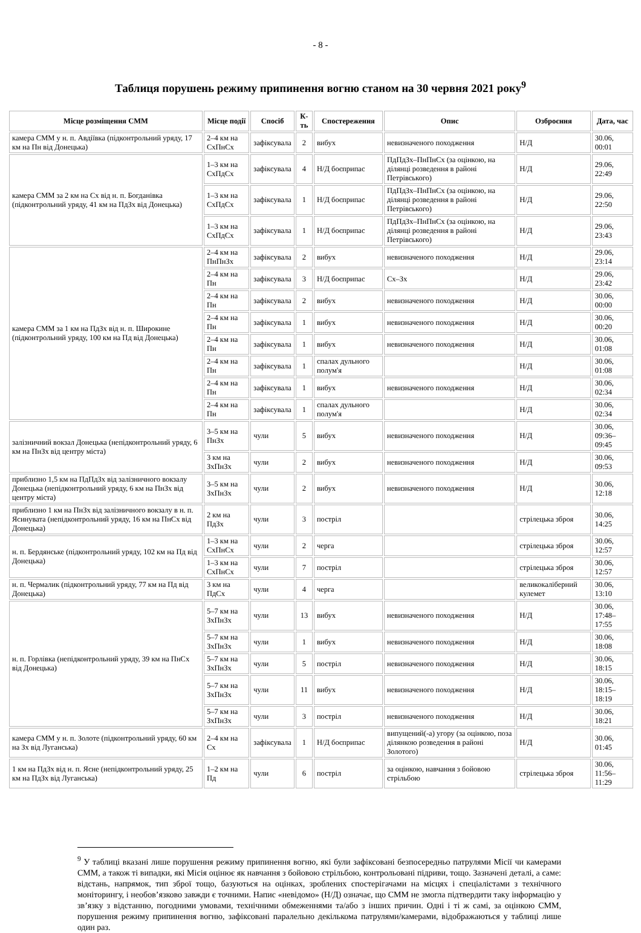- 8 -
Таблиця порушень режиму припинення вогню станом на 30 червня 2021 року<sup>9</sup>
| Місце розміщення СММ | Місце події | Спосіб | К-ть | Спостереження | Опис | Озброєння | Дата, час |
| --- | --- | --- | --- | --- | --- | --- | --- |
| камера СММ у н. п. Авдіївка (підконтрольний уряду, 17 км на Пн від Донецька) | 2–4 км на СхПнСх | зафіксувала | 2 | вибух | невизначеного походження | Н/Д | 30.06, 00:01 |
| камера СММ за 2 км на Сх від н. п. Богданівка (підконтрольний уряду, 41 км на ПдЗх від Донецька) | 1–3 км на СхПдСх | зафіксувала | 4 | Н/Д боєприпас | ПдПдЗх–ПнПнСх (за оцінкою, на ділянці розведення в районі Петрівського) | Н/Д | 29.06, 22:49 |
| | 1–3 км на СхПдСх | зафіксувала | 1 | Н/Д боєприпас | ПдПдЗх–ПнПнСх (за оцінкою, на ділянці розведення в районі Петрівського) | Н/Д | 29.06, 22:50 |
| | 1–3 км на СхПдСх | зафіксувала | 1 | Н/Д боєприпас | ПдПдЗх–ПнПнСх (за оцінкою, на ділянці розведення в районі Петрівського) | Н/Д | 29.06, 23:43 |
| камера СММ за 1 км на ПдЗх від н. п. Широкине (підконтрольний уряду, 100 км на Пд від Донецька) | 2–4 км на ПнПнЗх | зафіксувала | 2 | вибух | невизначеного походження | Н/Д | 29.06, 23:14 |
| | 2–4 км на Пн | зафіксувала | 3 | Н/Д боєприпас | Сх–Зх | Н/Д | 29.06, 23:42 |
| | 2–4 км на Пн | зафіксувала | 2 | вибух | невизначеного походження | Н/Д | 30.06, 00:00 |
| | 2–4 км на Пн | зафіксувала | 1 | вибух | невизначеного походження | Н/Д | 30.06, 00:20 |
| | 2–4 км на Пн | зафіксувала | 1 | вибух | невизначеного походження | Н/Д | 30.06, 01:08 |
| | 2–4 км на Пн | зафіксувала | 1 | спалах дульного полум'я | | Н/Д | 30.06, 01:08 |
| | 2–4 км на Пн | зафіксувала | 1 | вибух | невизначеного походження | Н/Д | 30.06, 02:34 |
| | 2–4 км на Пн | зафіксувала | 1 | спалах дульного полум'я | | Н/Д | 30.06, 02:34 |
| залізничний вокзал Донецька (непідконтрольний уряду, 6 км на ПнЗх від центру міста) | 3–5 км на ПнЗх | чули | 5 | вибух | невизначеного походження | Н/Д | 30.06, 09:36–09:45 |
| | 3 км на ЗхПнЗх | чули | 2 | вибух | невизначеного походження | Н/Д | 30.06, 09:53 |
| приблизно 1,5 км на ПдПдЗх від залізничного вокзалу Донецька (непідконтрольний уряду, 6 км на ПнЗх від центру міста) | 3–5 км на ЗхПнЗх | чули | 2 | вибух | невизначеного походження | Н/Д | 30.06, 12:18 |
| приблизно 1 км на ПнЗх від залізничного вокзалу в н. п. Ясинувата (непідконтрольний уряду, 16 км на ПнСх від Донецька) | 2 км на ПдЗх | чули | 3 | постріл | | стрілецька зброя | 30.06, 14:25 |
| н. п. Бердянське (підконтрольний уряду, 102 км на Пд від Донецька) | 1–3 км на СхПнСх | чули | 2 | черга | | стрілецька зброя | 30.06, 12:57 |
| | 1–3 км на СхПнСх | чули | 7 | постріл | | стрілецька зброя | 30.06, 12:57 |
| н. п. Чермалик (підконтрольний уряду, 77 км на Пд від Донецька) | 3 км на ПдСх | чули | 4 | черга | | великокаліберний кулемет | 30.06, 13:10 |
| н. п. Горлівка (непідконтрольний уряду, 39 км на ПнСх від Донецька) | 5–7 км на ЗхПнЗх | чули | 13 | вибух | невизначеного походження | Н/Д | 30.06, 17:48–17:55 |
| | 5–7 км на ЗхПнЗх | чули | 1 | вибух | невизначеного походження | Н/Д | 30.06, 18:08 |
| | 5–7 км на ЗхПнЗх | чули | 5 | постріл | невизначеного походження | Н/Д | 30.06, 18:15 |
| | 5–7 км на ЗхПнЗх | чули | 11 | вибух | невизначеного походження | Н/Д | 30.06, 18:15–18:19 |
| | 5–7 км на ЗхПнЗх | чули | 3 | постріл | невизначеного походження | Н/Д | 30.06, 18:21 |
| камера СММ у н. п. Золоте (підконтрольний уряду, 60 км на Зх від Луганська) | 2–4 км на Сх | зафіксувала | 1 | Н/Д боєприпас | випущений(-а) угору (за оцінкою, поза ділянкою розведення в районі Золотого) | Н/Д | 30.06, 01:45 |
| 1 км на ПдЗх від н. п. Ясне (непідконтрольний уряду, 25 км на ПдЗх від Луганська) | 1–2 км на Пд | чули | 6 | постріл | за оцінкою, навчання з бойовою стрільбою | стрілецька зброя | 30.06, 11:56–11:29 |
<sup>9</sup> У таблиці вказані лише порушення режиму припинення вогню, які були зафіксовані безпосередньо патрулями Місії чи камерами СММ, а також ті випадки, які Місія оцінює як навчання з бойовою стрільбою, контрольовані підриви, тощо. Зазначені деталі, а саме: відстань, напрямок, тип зброї тощо, базуються на оцінках, зроблених спостерігачами на місцях і спеціалістами з технічного моніторингу, і необов’язково завжди є точними. Напис «невідомо» (Н/Д) означає, що СММ не змогла підтвердити таку інформацію у зв’язку з відстанню, погодними умовами, технічними обмеженнями та/або з інших причин. Одні і ті ж самі, за оцінкою СММ, порушення режиму припинення вогню, зафіксовані паралельно декількома патрулями/камерами, відображаються у таблиці лише один раз.